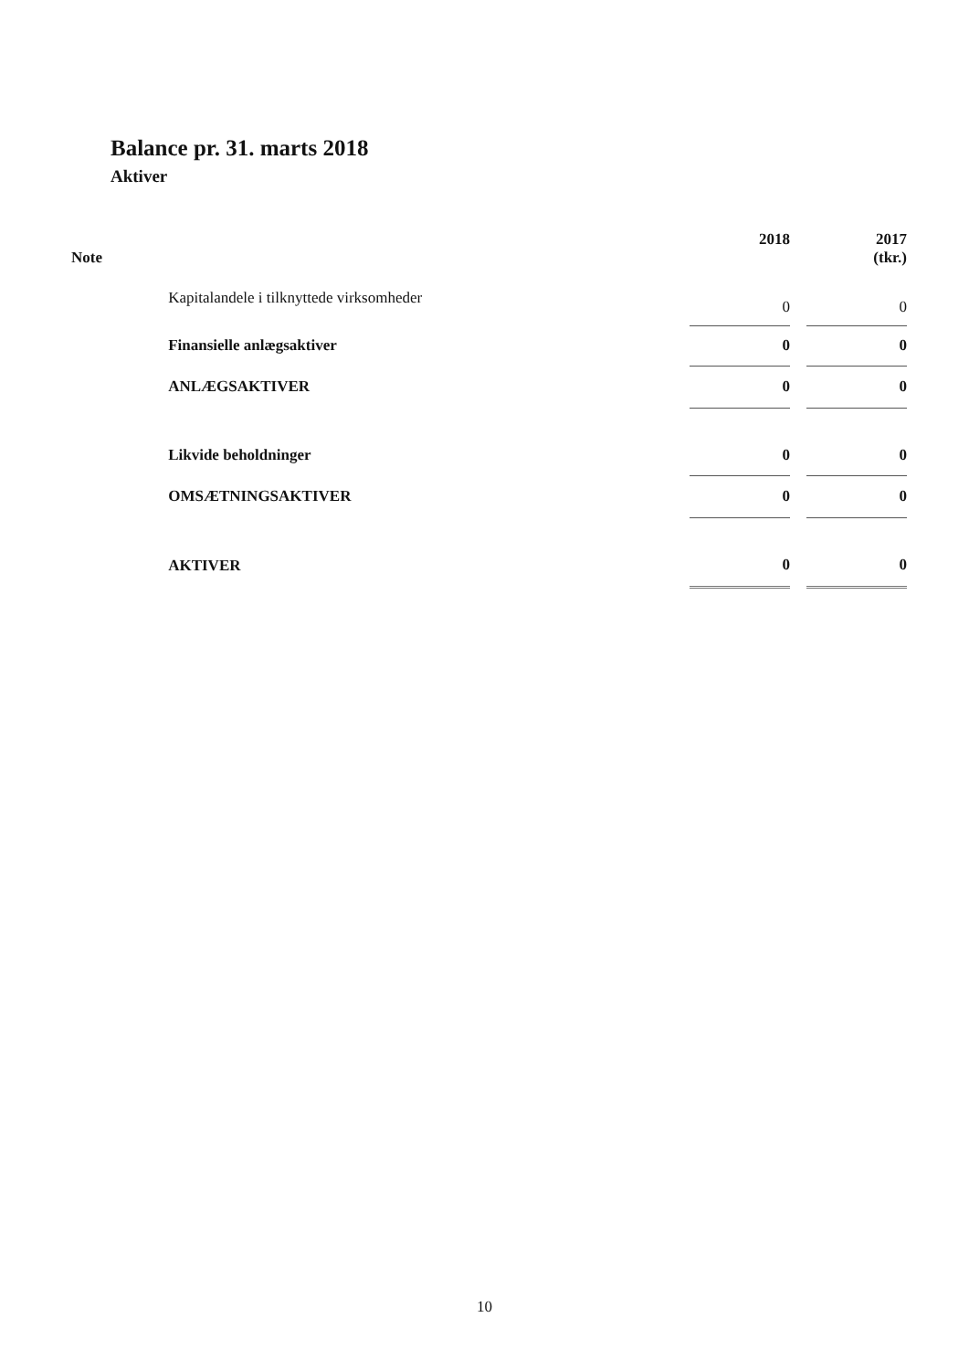Balance pr. 31. marts 2018
Aktiver
| Note | | 2018 | | 2017 (tkr.) |
| --- | --- | --- | --- | --- |
| | Kapitalandele i tilknyttede virksomheder | 0 | | 0 |
| | Finansielle anlægsaktiver | 0 | | 0 |
| | ANLÆGSAKTIVER | 0 | | 0 |
| | Likvide beholdninger | 0 | | 0 |
| | OMSÆTNINGSAKTIVER | 0 | | 0 |
| | AKTIVER | 0 | | 0 |
10